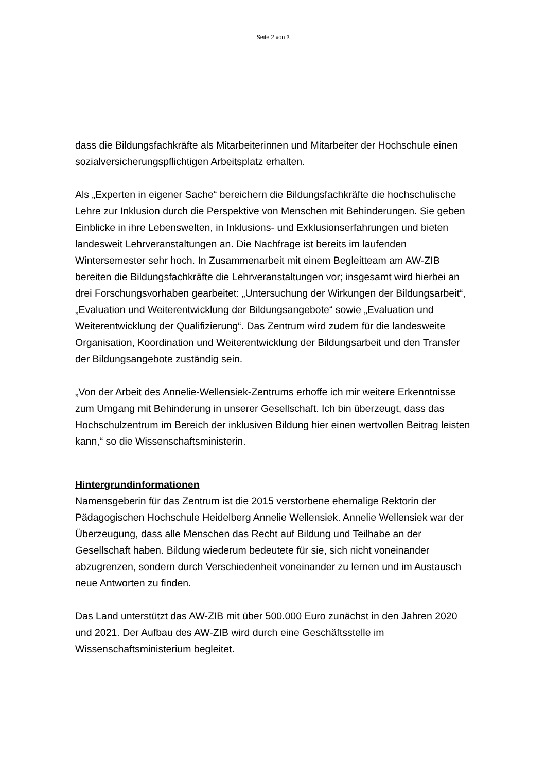Seite 2 von 3
dass die Bildungsfachkräfte als Mitarbeiterinnen und Mitarbeiter der Hochschule einen sozialversicherungspflichtigen Arbeitsplatz erhalten.
Als „Experten in eigener Sache“ bereichern die Bildungsfachkräfte die hochschulische Lehre zur Inklusion durch die Perspektive von Menschen mit Behinderungen. Sie geben Einblicke in ihre Lebenswelten, in Inklusions- und Exklusionserfahrungen und bieten landesweit Lehrveranstaltungen an. Die Nachfrage ist bereits im laufenden Wintersemester sehr hoch. In Zusammenarbeit mit einem Begleitteam am AW-ZIB bereiten die Bildungsfachkräfte die Lehrveranstaltungen vor; insgesamt wird hierbei an drei Forschungsvorhaben gearbeitet: „Untersuchung der Wirkungen der Bildungsarbeit“, „Evaluation und Weiterentwicklung der Bildungsangebote“ sowie „Evaluation und Weiterentwicklung der Qualifizierung“. Das Zentrum wird zudem für die landesweite Organisation, Koordination und Weiterentwicklung der Bildungsarbeit und den Transfer der Bildungsangebote zuständig sein.
„Von der Arbeit des Annelie-Wellensiek-Zentrums erhoffe ich mir weitere Erkenntnisse zum Umgang mit Behinderung in unserer Gesellschaft. Ich bin überzeugt, dass das Hochschulzentrum im Bereich der inklusiven Bildung hier einen wertvollen Beitrag leisten kann,“ so die Wissenschaftsministerin.
Hintergrundinformationen
Namensgeberin für das Zentrum ist die 2015 verstorbene ehemalige Rektorin der Pädagogischen Hochschule Heidelberg Annelie Wellensiek. Annelie Wellensiek war der Überzeugung, dass alle Menschen das Recht auf Bildung und Teilhabe an der Gesellschaft haben. Bildung wiederum bedeutete für sie, sich nicht voneinander abzugrenzen, sondern durch Verschiedenheit voneinander zu lernen und im Austausch neue Antworten zu finden.
Das Land unterstützt das AW-ZIB mit über 500.000 Euro zunächst in den Jahren 2020 und 2021. Der Aufbau des AW-ZIB wird durch eine Geschäftsstelle im Wissenschaftsministerium begleitet.